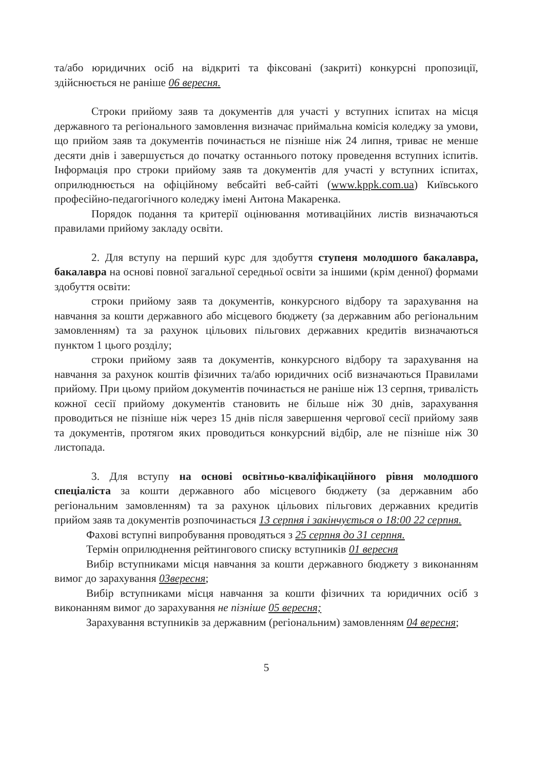та/або юридичних осіб на відкриті та фіксовані (закриті) конкурсні пропозиції, здійснюється не раніше 06 вересня.
Строки прийому заяв та документів для участі у вступних іспитах на місця державного та регіонального замовлення визначає приймальна комісія коледжу за умови, що прийом заяв та документів починається не пізніше ніж 24 липня, триває не менше десяти днів і завершується до початку останнього потоку проведення вступних іспитів. Інформація про строки прийому заяв та документів для участі у вступних іспитах, оприлюднюється на офіційному вебсайті веб-сайті (www.kppk.com.ua) Київського професійно-педагогічного коледжу імені Антона Макаренка.
Порядок подання та критерії оцінювання мотиваційних листів визначаються правилами прийому закладу освіти.
2. Для вступу на перший курс для здобуття ступеня молодшого бакалавра, бакалавра на основі повної загальної середньої освіти за іншими (крім денної) формами здобуття освіти:
строки прийому заяв та документів, конкурсного відбору та зарахування на навчання за кошти державного або місцевого бюджету (за державним або регіональним замовленням) та за рахунок цільових пільгових державних кредитів визначаються пунктом 1 цього розділу;
строки прийому заяв та документів, конкурсного відбору та зарахування на навчання за рахунок коштів фізичних та/або юридичних осіб визначаються Правилами прийому. При цьому прийом документів починається не раніше ніж 13 серпня, тривалість кожної сесії прийому документів становить не більше ніж 30 днів, зарахування проводиться не пізніше ніж через 15 днів після завершення чергової сесії прийому заяв та документів, протягом яких проводиться конкурсний відбір, але не пізніше ніж 30 листопада.
3. Для вступу на основі освітньо-кваліфікаційного рівня молодшого спеціаліста за кошти державного або місцевого бюджету (за державним або регіональним замовленням) та за рахунок цільових пільгових державних кредитів прийом заяв та документів розпочинається 13 серпня і закінчується о 18:00 22 серпня.
Фахові вступні випробування проводяться з 25 серпня до 31 серпня.
Термін оприлюднення рейтингового списку вступників 01 вересня
Вибір вступниками місця навчання за кошти державного бюджету з виконанням вимог до зарахування 03вересня;
Вибір вступниками місця навчання за кошти фізичних та юридичних осіб з виконанням вимог до зарахування не пізніше 05 вересня;
Зарахування вступників за державним (регіональним) замовленням 04 вересня;
5